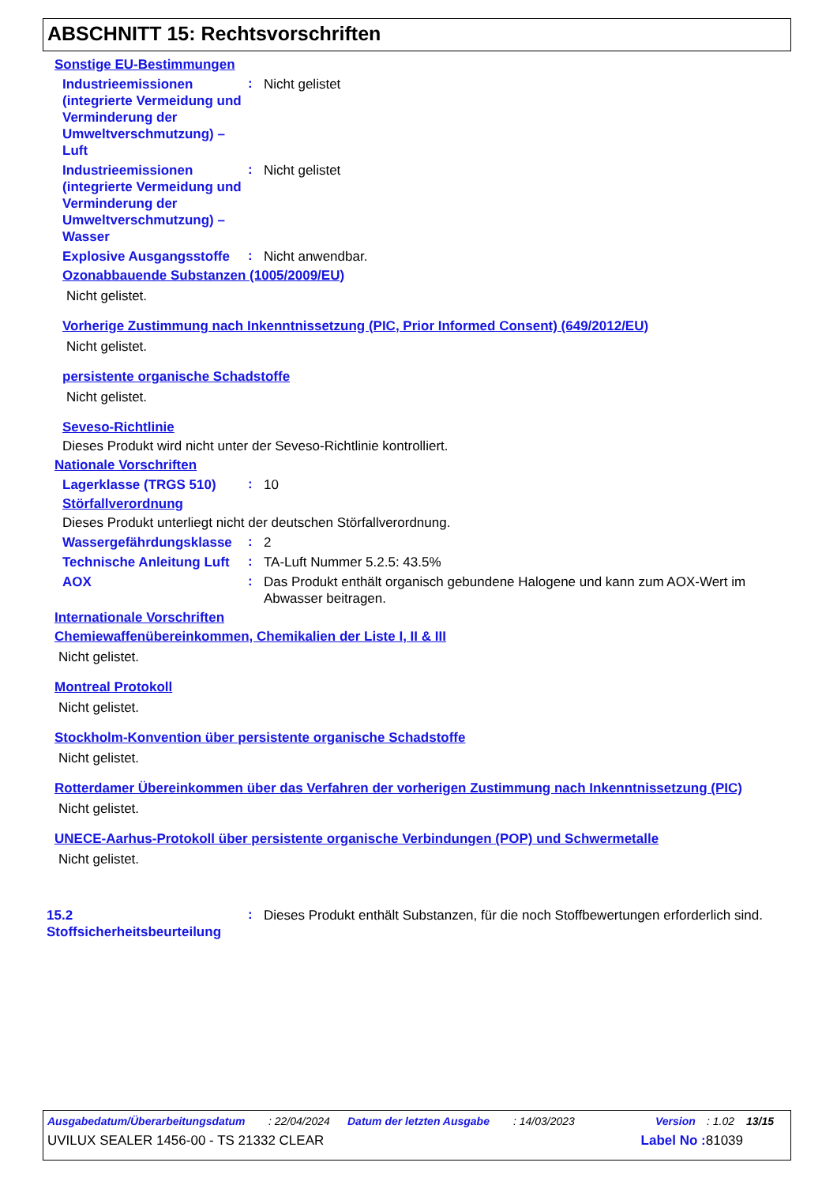ABSCHNITT 15: Rechtsvorschriften
Sonstige EU-Bestimmungen
Industrieemissionen (integrierte Vermeidung und Verminderung der Umweltverschmutzung) – Luft
:
Nicht gelistet
Industrieemissionen (integrierte Vermeidung und Verminderung der Umweltverschmutzung) – Wasser
:
Nicht gelistet
Explosive Ausgangsstoffe
:
Nicht anwendbar.
Ozonabbauende Substanzen (1005/2009/EU)
Nicht gelistet.
Vorherige Zustimmung nach Inkenntnissetzung (PIC, Prior Informed Consent) (649/2012/EU)
Nicht gelistet.
persistente organische Schadstoffe
Nicht gelistet.
Seveso-Richtlinie
Dieses Produkt wird nicht unter der Seveso-Richtlinie kontrolliert.
Nationale Vorschriften
Lagerklasse (TRGS 510)
:
10
Störfallverordnung
Dieses Produkt unterliegt nicht der deutschen Störfallverordnung.
Wassergefährdungsklasse
:
2
Technische Anleitung Luft
:
TA-Luft Nummer 5.2.5: 43.5%
AOX
:
Das Produkt enthält organisch gebundene Halogene und kann zum AOX-Wert im Abwasser beitragen.
Internationale Vorschriften
Chemiewaffenübereinkommen, Chemikalien der Liste I, II & III
Nicht gelistet.
Montreal Protokoll
Nicht gelistet.
Stockholm-Konvention über persistente organische Schadstoffe
Nicht gelistet.
Rotterdamer Übereinkommen über das Verfahren der vorherigen Zustimmung nach Inkenntnissetzung (PIC)
Nicht gelistet.
UNECE-Aarhus-Protokoll über persistente organische Verbindungen (POP) und Schwermetalle
Nicht gelistet.
15.2 Stoffsicherheitsbeurteilung
:
Dieses Produkt enthält Substanzen, für die noch Stoffbewertungen erforderlich sind.
Ausgabedatum/Überarbeitungsdatum: 22/04/2024 Datum der letzten Ausgabe: 14/03/2023 Version: 1.02 13/15
UVILUX SEALER 1456-00 - TS 21332 CLEAR Label No : 81039